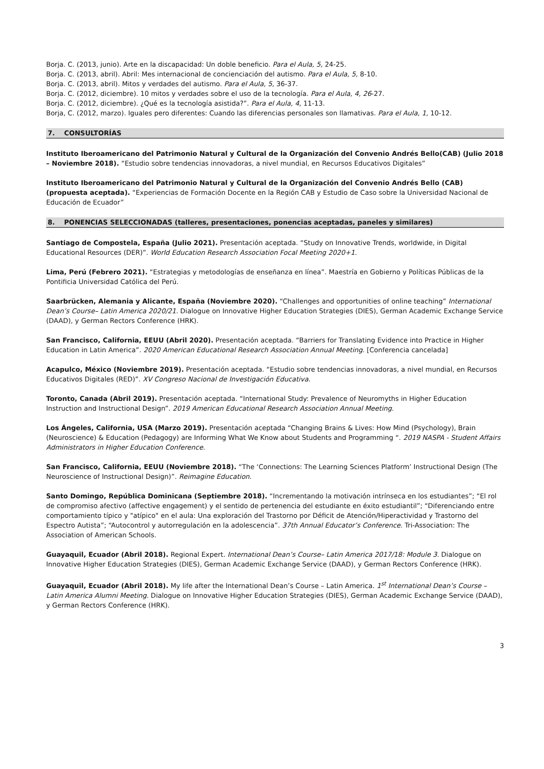Borja. C. (2013, junio). Arte en la discapacidad: Un doble beneficio. Para el Aula, 5, 24-25.
Borja. C. (2013, abril). Abril: Mes internacional de concienciación del autismo. Para el Aula, 5, 8-10.
Borja. C. (2013, abril). Mitos y verdades del autismo. Para el Aula, 5, 36-37.
Borja. C. (2012, diciembre). 10 mitos y verdades sobre el uso de la tecnología. Para el Aula, 4, 26-27.
Borja. C. (2012, diciembre). ¿Qué es la tecnología asistida?”. Para el Aula, 4, 11-13.
Borja, C. (2012, marzo). Iguales pero diferentes: Cuando las diferencias personales son llamativas. Para el Aula, 1, 10-12.
7. CONSULTORÍAS
Instituto Iberoamericano del Patrimonio Natural y Cultural de la Organización del Convenio Andrés Bello(CAB) (Julio 2018 – Noviembre 2018). “Estudio sobre tendencias innovadoras, a nivel mundial, en Recursos Educativos Digitales”
Instituto Iberoamericano del Patrimonio Natural y Cultural de la Organización del Convenio Andrés Bello (CAB) (propuesta aceptada). “Experiencias de Formación Docente en la Región CAB y Estudio de Caso sobre la Universidad Nacional de Educación de Ecuador”
8. PONENCIAS SELECCIONADAS (talleres, presentaciones, ponencias aceptadas, paneles y similares)
Santiago de Compostela, España (Julio 2021). Presentación aceptada. “Study on Innovative Trends, worldwide, in Digital Educational Resources (DER)”. World Education Research Association Focal Meeting 2020+1.
Lima, Perú (Febrero 2021). “Estrategias y metodologías de enseñanza en línea”. Maestría en Gobierno y Políticas Públicas de la Pontificia Universidad Católica del Perú.
Saarbrücken, Alemania y Alicante, España (Noviembre 2020). “Challenges and opportunities of online teaching” International Dean’s Course– Latin America 2020/21. Dialogue on Innovative Higher Education Strategies (DIES), German Academic Exchange Service (DAAD), y German Rectors Conference (HRK).
San Francisco, California, EEUU (Abril 2020). Presentación aceptada. “Barriers for Translating Evidence into Practice in Higher Education in Latin America”. 2020 American Educational Research Association Annual Meeting. [Conferencia cancelada]
Acapulco, México (Noviembre 2019). Presentación aceptada. “Estudio sobre tendencias innovadoras, a nivel mundial, en Recursos Educativos Digitales (RED)”. XV Congreso Nacional de Investigación Educativa.
Toronto, Canada (Abril 2019). Presentación aceptada. “International Study: Prevalence of Neuromyths in Higher Education Instruction and Instructional Design”. 2019 American Educational Research Association Annual Meeting.
Los Ángeles, California, USA (Marzo 2019). Presentación aceptada “Changing Brains & Lives: How Mind (Psychology), Brain (Neuroscience) & Education (Pedagogy) are Informing What We Know about Students and Programming “. 2019 NASPA - Student Affairs Administrators in Higher Education Conference.
San Francisco, California, EEUU (Noviembre 2018). “The ‘Connections: The Learning Sciences Platform’ Instructional Design (The Neuroscience of Instructional Design)”. Reimagine Education.
Santo Domingo, República Dominicana (Septiembre 2018). “Incrementando la motivación intrínseca en los estudiantes”; “El rol de compromiso afectivo (affective engagement) y el sentido de pertenencia del estudiante en éxito estudiantil”; “Diferenciando entre comportamiento típico y "atípico" en el aula: Una exploración del Trastorno por Déficit de Atención/Hiperactividad y Trastorno del Espectro Autista”; “Autocontrol y autorregulación en la adolescencia”. 37th Annual Educator’s Conference. Tri-Association: The Association of American Schools.
Guayaquil, Ecuador (Abril 2018). Regional Expert. International Dean’s Course– Latin America 2017/18: Module 3. Dialogue on Innovative Higher Education Strategies (DIES), German Academic Exchange Service (DAAD), y German Rectors Conference (HRK).
Guayaquil, Ecuador (Abril 2018). My life after the International Dean’s Course – Latin America. 1<sup>st</sup> International Dean’s Course – Latin America Alumni Meeting. Dialogue on Innovative Higher Education Strategies (DIES), German Academic Exchange Service (DAAD), y German Rectors Conference (HRK).
3